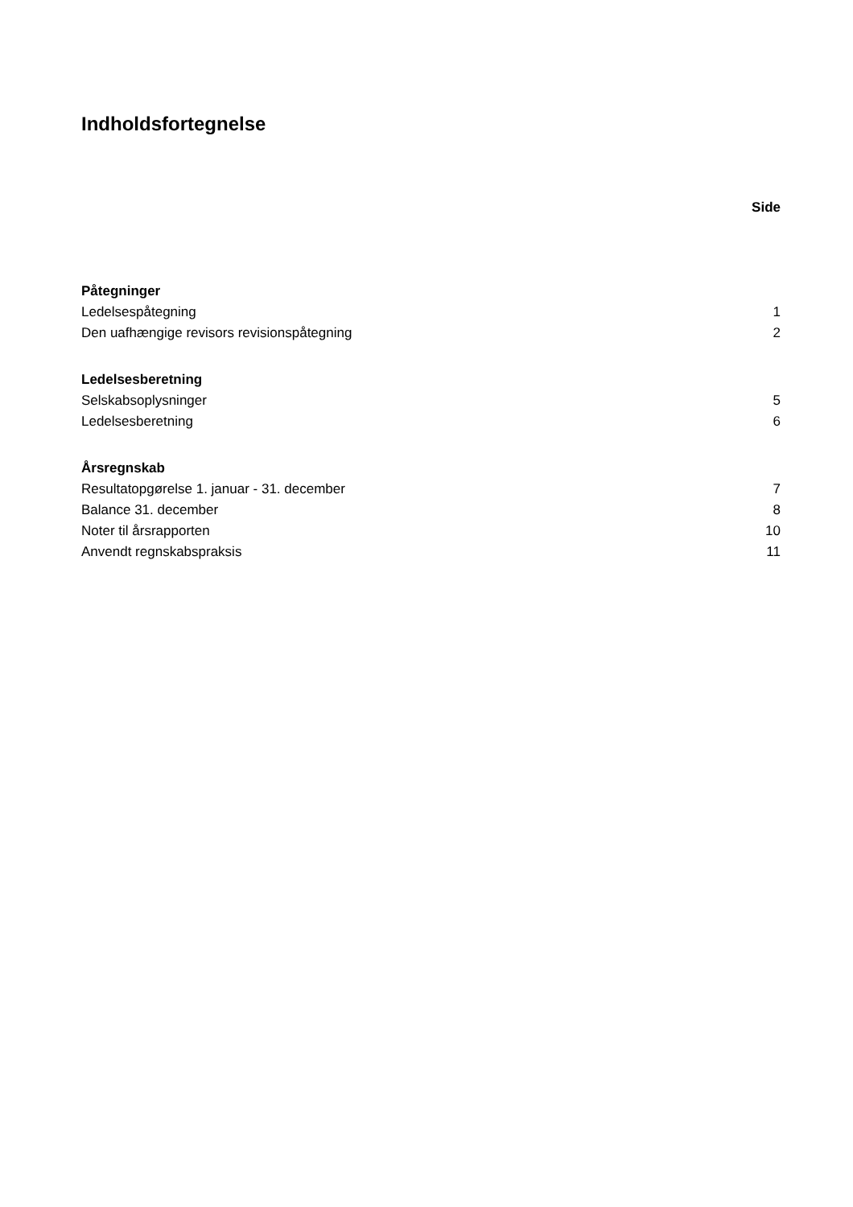Indholdsfortegnelse
Side
Påtegninger
Ledelsespåtegning 1
Den uafhængige revisors revisionspåtegning 2
Ledelsesberetning
Selskabsoplysninger 5
Ledelsesberetning 6
Årsregnskab
Resultatopgørelse 1. januar - 31. december 7
Balance 31. december 8
Noter til årsrapporten 10
Anvendt regnskabspraksis 11